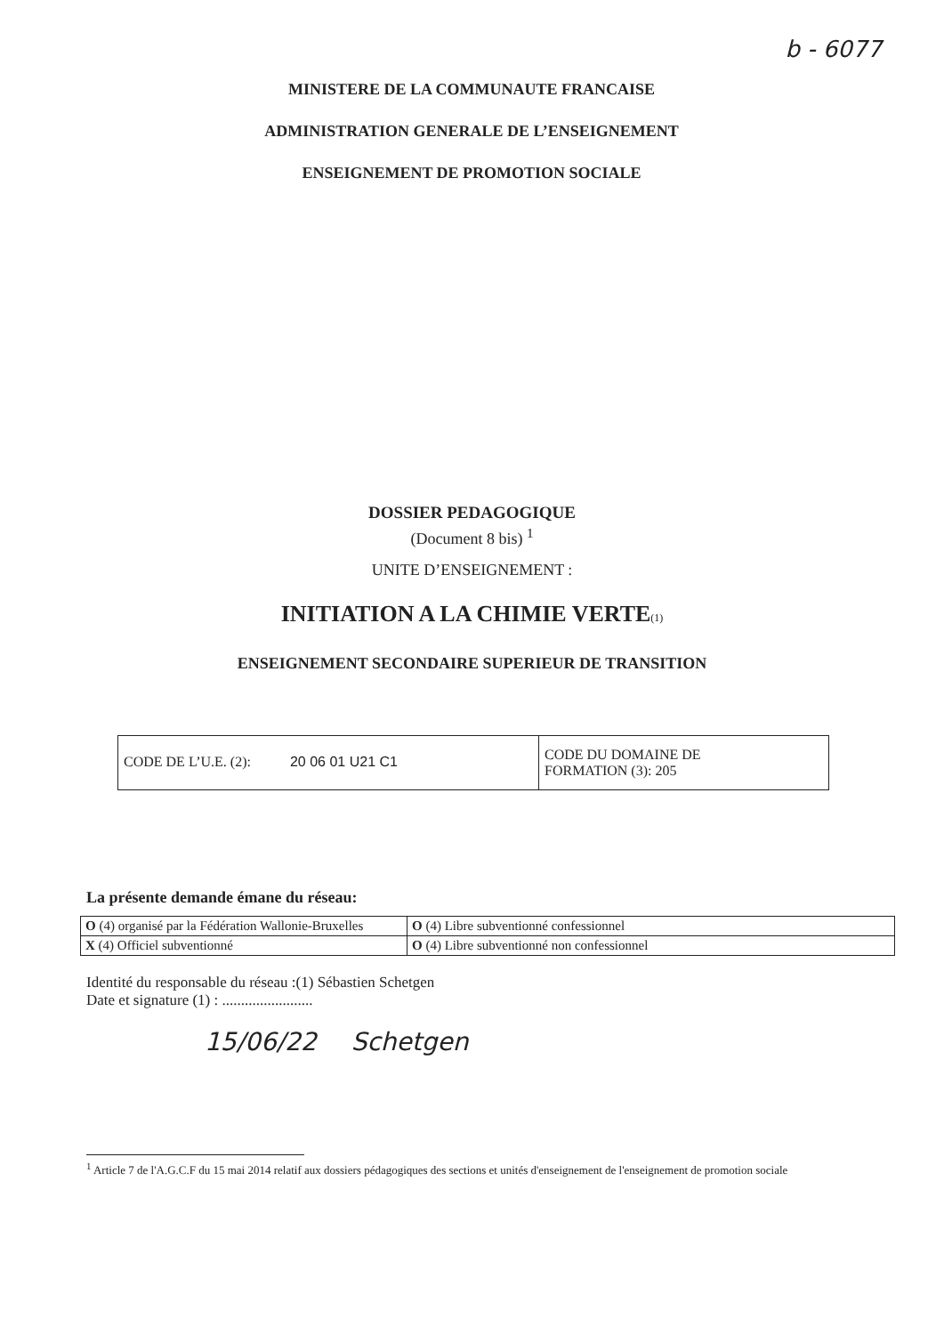b - 6077
MINISTERE DE LA COMMUNAUTE FRANCAISE
ADMINISTRATION GENERALE DE L’ENSEIGNEMENT
ENSEIGNEMENT DE PROMOTION SOCIALE
DOSSIER PEDAGOGIQUE
(Document 8 bis) <sup>1</sup>
UNITE D’ENSEIGNEMENT :
INITIATION A LA CHIMIE VERTE(1)
ENSEIGNEMENT SECONDAIRE SUPERIEUR DE TRANSITION
| CODE DE L’U.E. (2): 20 06 01 U21 C1 | CODE DU DOMAINE DE FORMATION (3): 205 |
La présente demande émane du réseau:
| O (4) organisé par la Fédération Wallonie-Bruxelles | O (4) Libre subventionné confessionnel |
| X (4) Officiel subventionné | O (4) Libre subventionné non confessionnel |
Identité du responsable du réseau :(1) Sébastien Schetgen
Date et signature (1) : ........................
15/06/22 Schetgen
<sup>1</sup> Article 7 de l'A.G.C.F du 15 mai 2014 relatif aux dossiers pédagogiques des sections et unités d'enseignement de l'enseignement de promotion sociale